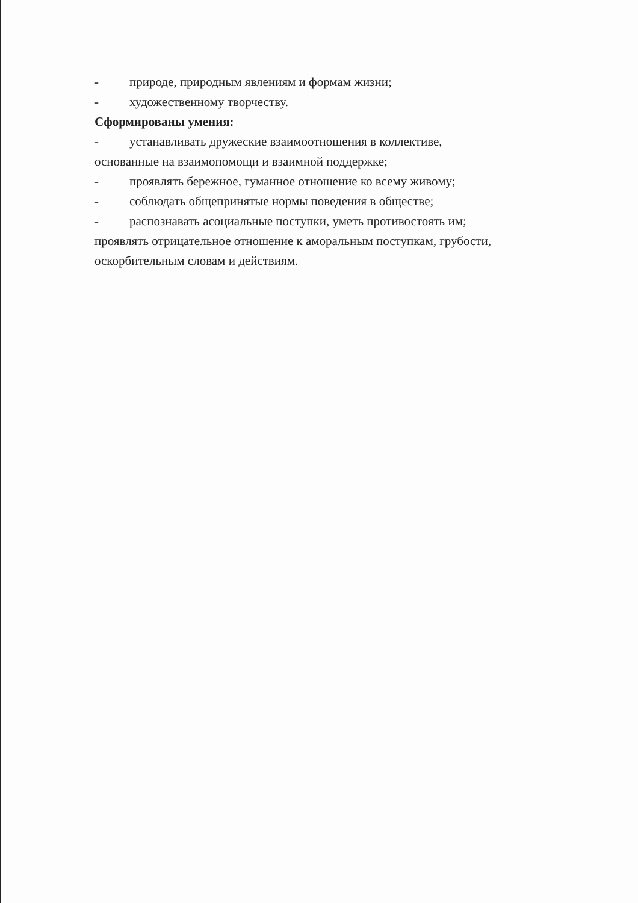- природе, природным явлениям и формам жизни;
- художественному творчеству.
Сформированы умения:
- устанавливать дружеские взаимоотношения в коллективе,
основанные на взаимопомощи и взаимной поддержке;
- проявлять бережное, гуманное отношение ко всему живому;
- соблюдать общепринятые нормы поведения в обществе;
- распознавать асоциальные поступки, уметь противостоять им;
проявлять отрицательное отношение к аморальным поступкам, грубости, оскорбительным словам и действиям.